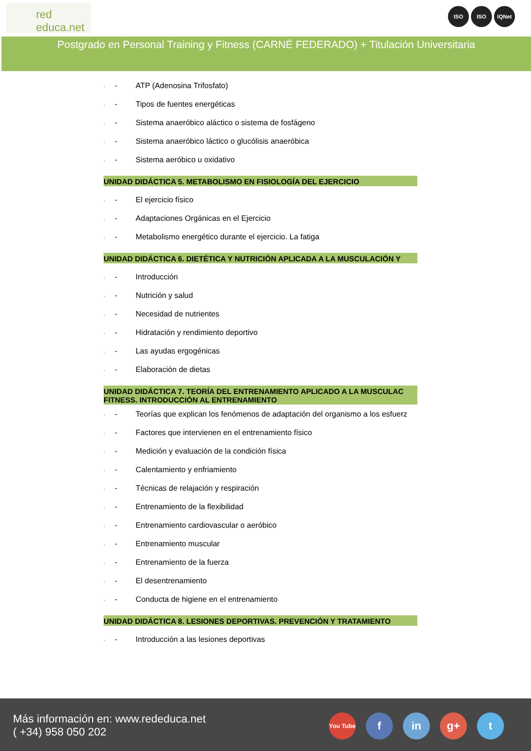red
educa.net
ISO ISO IQNet
Postgrado en Personal Training y Fitness (CARNÉ FEDERADO) + Titulación Universitaria
· - ATP (Adenosina Trifosfato)
· - Tipos de fuentes energéticas
· - Sistema anaeróbico aláctico o sistema de fosfágeno
· - Sistema anaeróbico láctico o glucólisis anaeróbica
· - Sistema aeróbico u oxidativo
UNIDAD DIDÁCTICA 5. METABOLISMO EN FISIOLOGÍA DEL EJERCICIO
· - El ejercicio físico
· - Adaptaciones Orgánicas en el Ejercicio
· - Metabolismo energético durante el ejercicio. La fatiga
UNIDAD DIDÁCTICA 6. DIETÉTICA Y NUTRICIÓN APLICADA A LA MUSCULACIÓN Y
· - Introducción
· - Nutrición y salud
· - Necesidad de nutrientes
· - Hidratación y rendimiento deportivo
· - Las ayudas ergogénicas
· - Elaboración de dietas
UNIDAD DIDÁCTICA 7. TEORÍA DEL ENTRENAMIENTO APLICADO A LA MUSCULAC
FITNESS. INTRODUCCIÓN AL ENTRENAMIENTO
· - Teorías que explican los fenómenos de adaptación del organismo a los esfuerz
· - Factores que intervienen en el entrenamiento físico
· - Medición y evaluación de la condición física
· - Calentamiento y enfriamiento
· - Técnicas de relajación y respiración
· - Entrenamiento de la flexibilidad
· - Entrenamiento cardiovascular o aeróbico
· - Entrenamiento muscular
· - Entrenamiento de la fuerza
· - El desentrenamiento
· - Conducta de higiene en el entrenamiento
UNIDAD DIDÁCTICA 8. LESIONES DEPORTIVAS. PREVENCIÓN Y TRATAMIENTO
· - Introducción a las lesiones deportivas
Más información en: www.rededuca.net
( +34) 958 050 202
You Tube f in g+ t